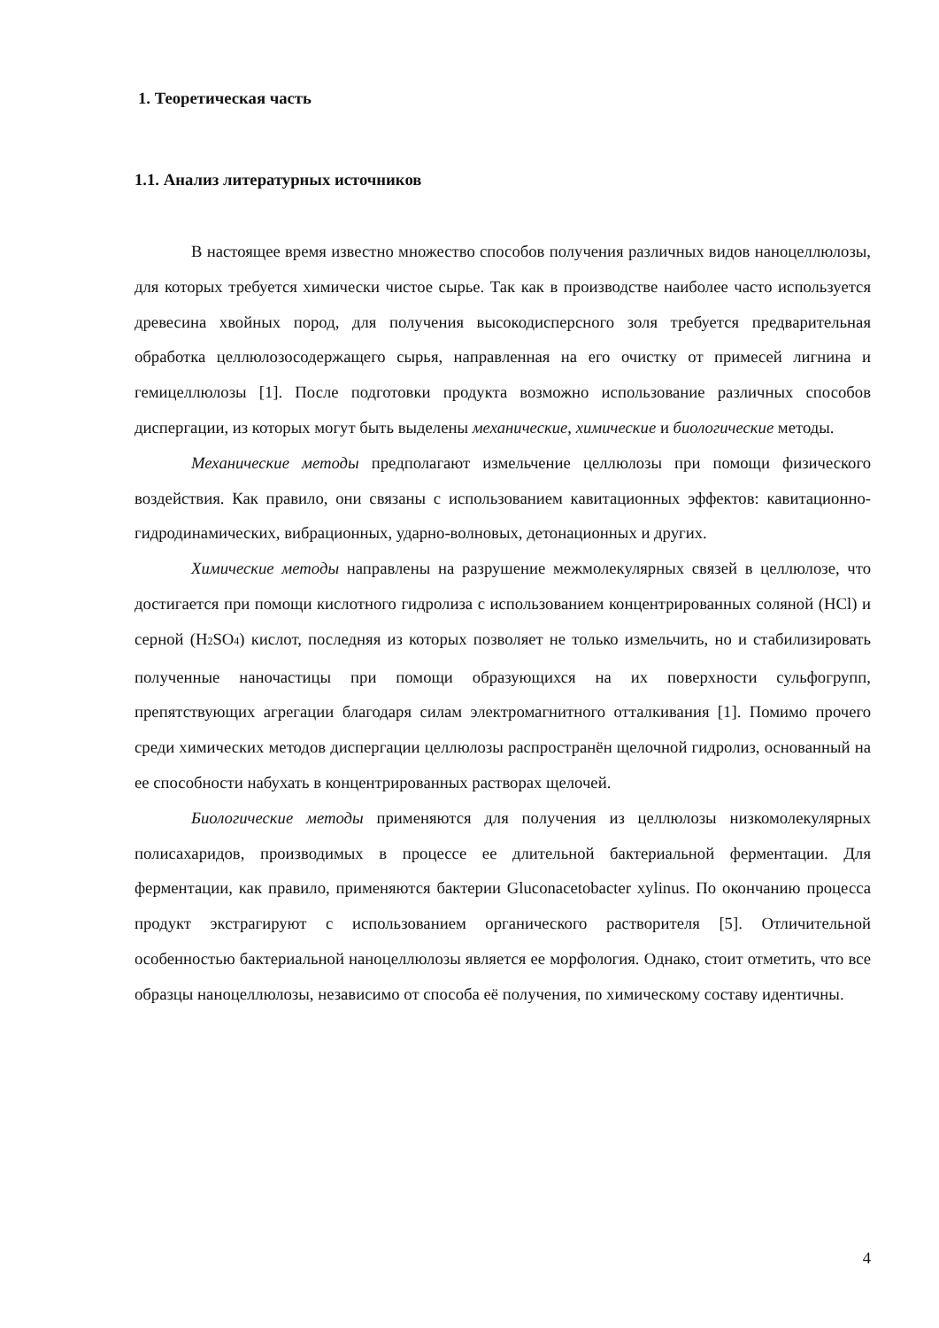1. Теоретическая часть
1.1. Анализ литературных источников
В настоящее время известно множество способов получения различных видов наноцеллюлозы, для которых требуется химически чистое сырье. Так как в производстве наиболее часто используется древесина хвойных пород, для получения высокодисперсного золя требуется предварительная обработка целлюлозосодержащего сырья, направленная на его очистку от примесей лигнина и гемицеллюлозы [1]. После подготовки продукта возможно использование различных способов диспергации, из которых могут быть выделены механические, химические и биологические методы.
Механические методы предполагают измельчение целлюлозы при помощи физического воздействия. Как правило, они связаны с использованием кавитационных эффектов: кавитационно-гидродинамических, вибрационных, ударно-волновых, детонационных и других.
Химические методы направлены на разрушение межмолекулярных связей в целлюлозе, что достигается при помощи кислотного гидролиза с использованием концентрированных соляной (HCl) и серной (H<sub>2</sub>SO<sub>4</sub>) кислот, последняя из которых позволяет не только измельчить, но и стабилизировать полученные наночастицы при помощи образующихся на их поверхности сульфогрупп, препятствующих агрегации благодаря силам электромагнитного отталкивания [1]. Помимо прочего среди химических методов диспергации целлюлозы распространён щелочной гидролиз, основанный на ее способности набухать в концентрированных растворах щелочей.
Биологические методы применяются для получения из целлюлозы низкомолекулярных полисахаридов, производимых в процессе ее длительной бактериальной ферментации. Для ферментации, как правило, применяются бактерии Gluconacetobacter xylinus. По окончанию процесса продукт экстрагируют с использованием органического растворителя [5]. Отличительной особенностью бактериальной наноцеллюлозы является ее морфология. Однако, стоит отметить, что все образцы наноцеллюлозы, независимо от способа её получения, по химическому составу идентичны.
4